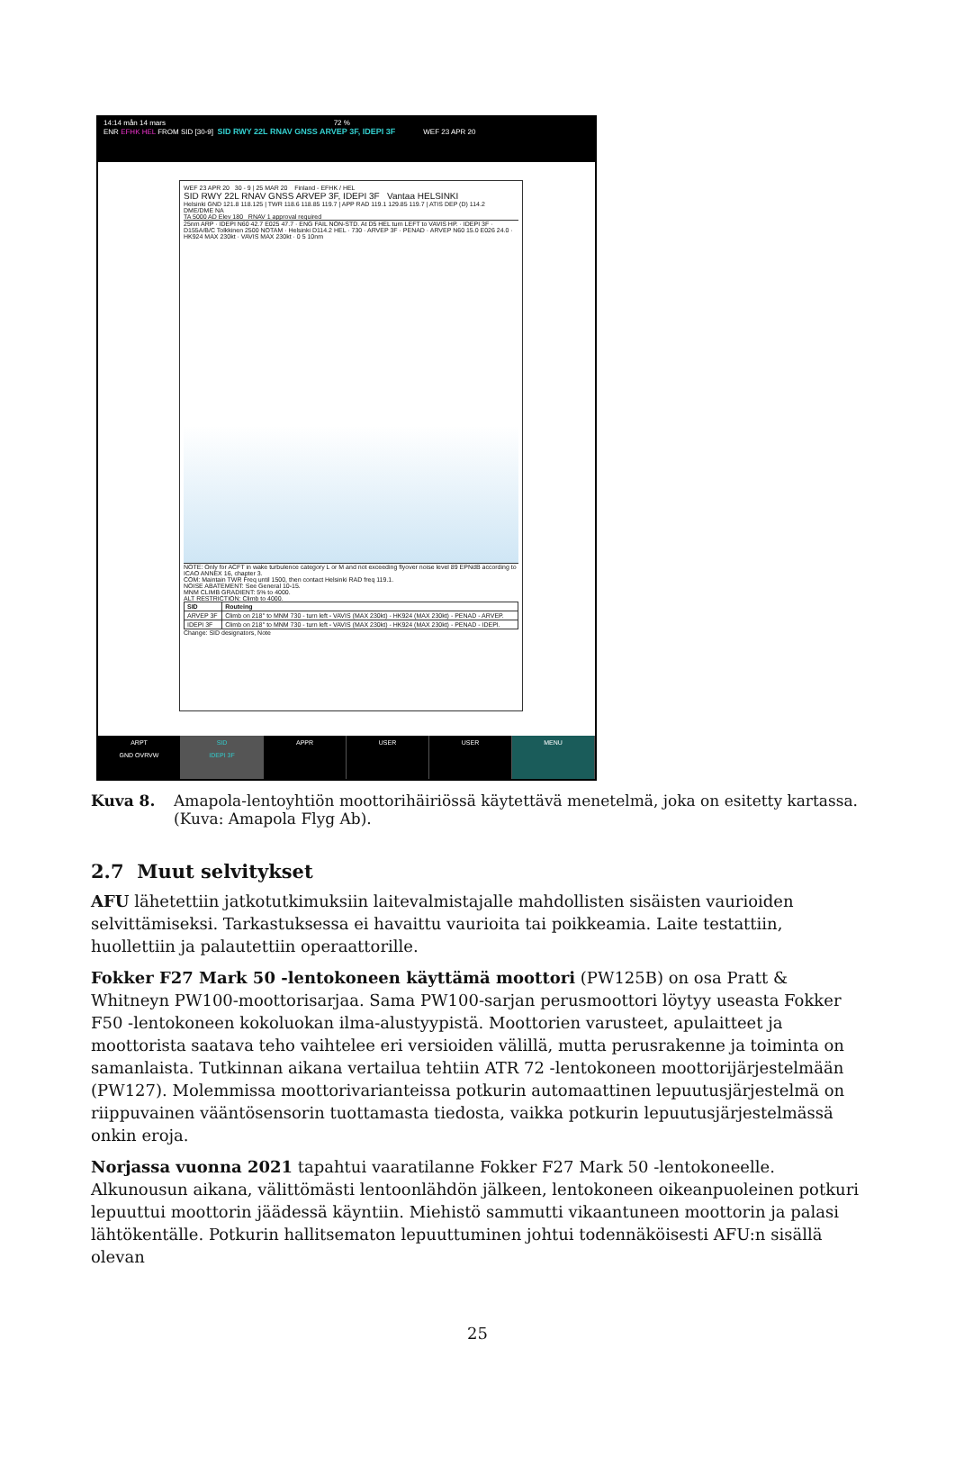14:14 mån 14 mars 72 %
ENR EFHK HEL FROM SID [30-9] SID RWY 22L RNAV GNSS ARVEP 3F, IDEPI 3F WEF 23 APR 20
WEF 23 APR 20 30 - 9 | 25 MAR 20 Finland - EFHK / HEL
SID RWY 22L RNAV GNSS ARVEP 3F, IDEPI 3F Vantaa HELSINKI
Helsinki GND 121.8 118.125 | TWR 118.6 118.85 119.7 | APP RAD 119.1 129.85 119.7 | ATIS DEP (D) 114.2 DME/DME NA
TA 5000 AD Elev 180 RNAV 1 approval required
25nm ARP · IDEPI N60 42.7 E025 47.7 · ENG FAIL NON-STD. At D5 HEL turn LEFT to VAVIS HP. · IDEPI 3F · D155A/B/C Tolkkinen 2500 NOTAM · Helsinki D114.2 HEL · 730 · ARVEP 3F · PENAD · ARVEP N60 15.0 E026 24.0 · HK924 MAX 230kt · VAVIS MAX 230kt · 0 5 10nm
NOTE: Only for ACFT in wake turbulence category L or M and not exceeding flyover noise level 89 EPNdB according to ICAO ANNEX 16, chapter 3.
COM: Maintain TWR Freq until 1500, then contact Helsinki RAD freq 119.1.
NOISE ABATEMENT: See General 10-15.
MNM CLIMB GRADIENT: 5% to 4000.
ALT RESTRICTION: Climb to 4000.
| SID | Routeing |
| --- | --- |
| ARVEP 3F | Climb on 218° to MNM 730 - turn left - VAVIS (MAX 230kt) - HK924 (MAX 230kt) - PENAD - ARVEP. |
| IDEPI 3F | Climb on 218° to MNM 730 - turn left - VAVIS (MAX 230kt) - HK924 (MAX 230kt) - PENAD - IDEPI. |
Change: SID designators, Note
ARPT
GND OVRVW
SID
IDEPI 3F
APPR USER USER MENU
Kuva 8. Amapola-lentoyhtiön moottorihäiriössä käytettävä menetelmä, joka on esitetty kartassa. (Kuva: Amapola Flyg Ab).
2.7 Muut selvitykset
AFU lähetettiin jatkotutkimuksiin laitevalmistajalle mahdollisten sisäisten vaurioiden selvittämiseksi. Tarkastuksessa ei havaittu vaurioita tai poikkeamia. Laite testattiin, huollettiin ja palautettiin operaattorille.
Fokker F27 Mark 50 -lentokoneen käyttämä moottori (PW125B) on osa Pratt & Whitneyn PW100-moottorisarjaa. Sama PW100-sarjan perusmoottori löytyy useasta Fokker F50 -lentokoneen kokoluokan ilma-alustyypistä. Moottorien varusteet, apulaitteet ja moottorista saatava teho vaihtelee eri versioiden välillä, mutta perusrakenne ja toiminta on samanlaista. Tutkinnan aikana vertailua tehtiin ATR 72 -lentokoneen moottorijärjestelmään (PW127). Molemmissa moottorivarianteissa potkurin automaattinen lepuutusjärjestelmä on riippuvainen vääntösensorin tuottamasta tiedosta, vaikka potkurin lepuutusjärjestelmässä onkin eroja.
Norjassa vuonna 2021 tapahtui vaaratilanne Fokker F27 Mark 50 -lentokoneelle. Alkunousun aikana, välittömästi lentoonlähdön jälkeen, lentokoneen oikeanpuoleinen potkuri lepuuttui moottorin jäädessä käyntiin. Miehistö sammutti vikaantuneen moottorin ja palasi lähtökentälle. Potkurin hallitsematon lepuuttuminen johtui todennäköisesti AFU:n sisällä olevan
25